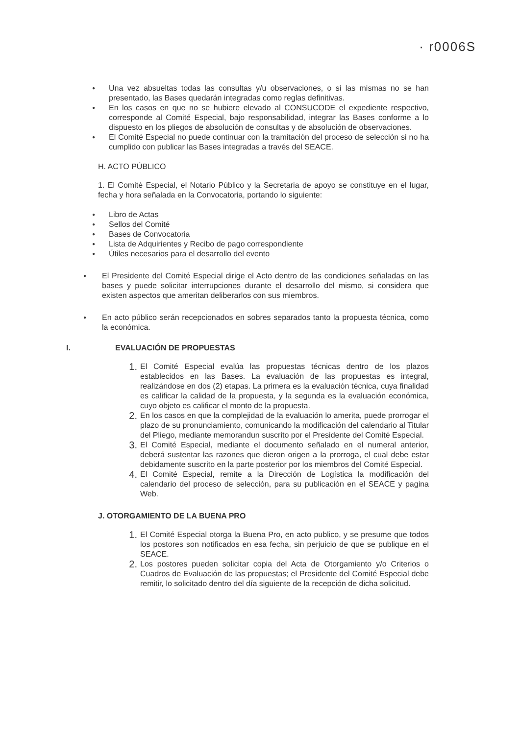· r0006S
●
Una vez absueltas todas las consultas y/u observaciones, o si las mismas no se han presentado, las Bases quedarán integradas como reglas definitivas.
●
En los casos en que no se hubiere elevado al CONSUCODE el expediente respectivo, corresponde al Comité Especial, bajo responsabilidad, integrar las Bases conforme a lo dispuesto en los pliegos de absolución de consultas y de absolución de observaciones.
●
El Comité Especial no puede continuar con la tramitación del proceso de selección si no ha cumplido con publicar las Bases integradas a través del SEACE.
H. ACTO PÚBLICO
1. El Comité Especial, el Notario Público y la Secretaria de apoyo se constituye en el lugar, fecha y hora señalada en la Convocatoria, portando lo siguiente:
●
Libro de Actas
●
Sellos del Comité
●
Bases de Convocatoria
●
Lista de Adquirientes y Recibo de pago correspondiente
●
Útiles necesarios para el desarrollo del evento
●
El Presidente del Comité Especial dirige el Acto dentro de las condiciones señaladas en las bases y puede solicitar interrupciones durante el desarrollo del mismo, si considera que existen aspectos que ameritan deliberarlos con sus miembros.
●
En acto público serán recepcionados en sobres separados tanto la propuesta técnica, como la económica.
I. EVALUACIÓN DE PROPUESTAS
1.
El Comité Especial evalúa las propuestas técnicas dentro de los plazos establecidos en las Bases. La evaluación de las propuestas es integral, realizándose en dos (2) etapas. La primera es la evaluación técnica, cuya finalidad es calificar la calidad de la propuesta, y la segunda es la evaluación económica, cuyo objeto es calificar el monto de la propuesta.
2.
En los casos en que la complejidad de la evaluación lo amerita, puede prorrogar el plazo de su pronunciamiento, comunicando la modificación del calendario al Titular del Pliego, mediante memorandun suscrito por el Presidente del Comité Especial.
3.
El Comité Especial, mediante el documento señalado en el numeral anterior, deberá sustentar las razones que dieron origen a la prorroga, el cual debe estar debidamente suscrito en la parte posterior por los miembros del Comité Especial.
4.
El Comité Especial, remite a la Dirección de Logística la modificación del calendario del proceso de selección, para su publicación en el SEACE y pagina Web.
J. OTORGAMIENTO DE LA BUENA PRO
1.
El Comité Especial otorga la Buena Pro, en acto publico, y se presume que todos los postores son notificados en esa fecha, sin perjuicio de que se publique en el SEACE.
2.
Los postores pueden solicitar copia del Acta de Otorgamiento y/o Criterios o Cuadros de Evaluación de las propuestas; el Presidente del Comité Especial debe remitir, lo solicitado dentro del día siguiente de la recepción de dicha solicitud.